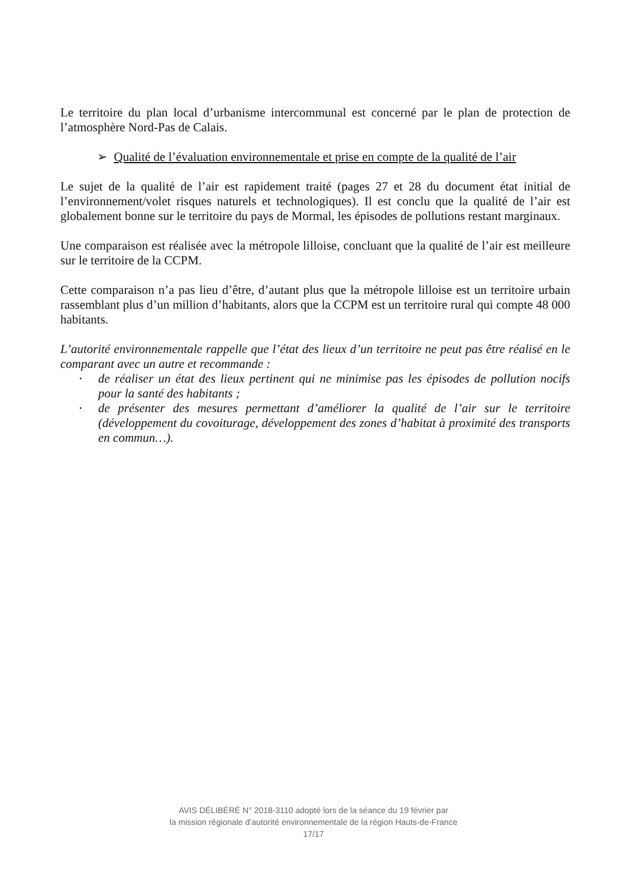Le territoire du plan local d’urbanisme intercommunal est concerné par le plan de protection de l’atmosphère Nord-Pas de Calais.
➢ Qualité de l’évaluation environnementale et prise en compte de la qualité de l’air
Le sujet de la qualité de l’air est rapidement traité (pages 27 et 28 du document état initial de l’environnement/volet risques naturels et technologiques). Il est conclu que la qualité de l’air est globalement bonne sur le territoire du pays de Mormal, les épisodes de pollutions restant marginaux.
Une comparaison est réalisée avec la métropole lilloise, concluant que la qualité de l’air est meilleure sur le territoire de la CCPM.
Cette comparaison n’a pas lieu d’être, d’autant plus que la métropole lilloise est un territoire urbain rassemblant plus d’un million d’habitants, alors que la CCPM est un territoire rural qui compte 48 000 habitants.
L’autorité environnementale rappelle que l’état des lieux d’un territoire ne peut pas être réalisé en le comparant avec un autre et recommande :
• de réaliser un état des lieux pertinent qui ne minimise pas les épisodes de pollution nocifs pour la santé des habitants ;
• de présenter des mesures permettant d’améliorer la qualité de l’air sur le territoire (développement du covoiturage, développement des zones d’habitat à proximité des transports en commun…).
AVIS DÉLIBÉRÉ N° 2018-3110 adopté lors de la séance du 19 février par
la mission régionale d’autorité environnementale de la région Hauts-de-France
17/17